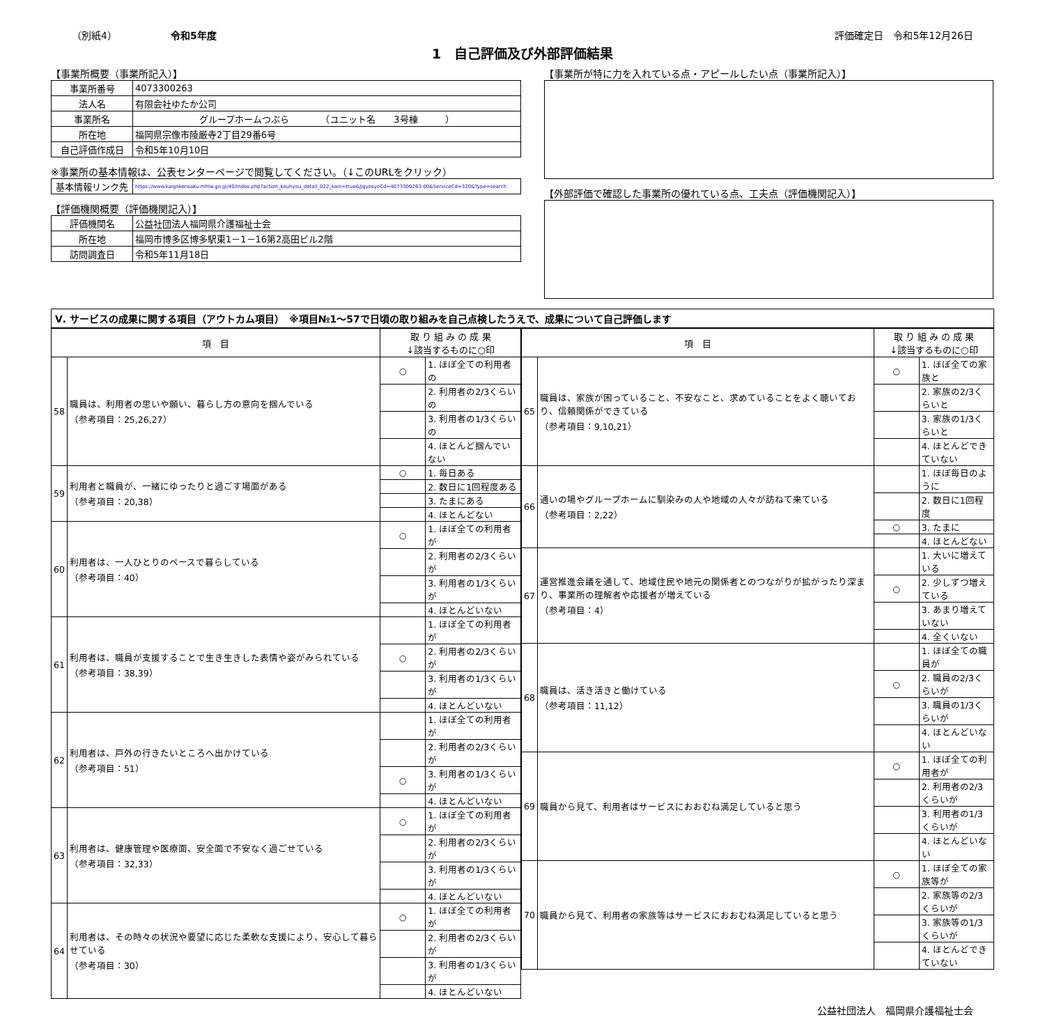（別紙4）　　　　　　令和5年度 評価確定日　令和5年12月26日
1　自己評価及び外部評価結果
【事業所概要（事業所記入）】
| 事業所番号 | 4073300263 |
| 法人名 | 有限会社ゆたか公司 |
| 事業所名 | グループホームつぶら （ユニット名 3号棟 ） |
| 所在地 | 福岡県宗像市陵厳寺2丁目29番6号 |
| 自己評価作成日 | 令和5年10月10日 |
※事業所の基本情報は、公表センターページで閲覧してください。（↓このURLをクリック）
| 基本情報リンク先 | https://www.kaigokensaku.mhlw.go.jp/40/index.php?action_kouhyou_detail_022_kani=true&JigyosyoCd=4073300263-00&ServiceCd=320&Type=search |
【評価機関概要（評価機関記入）】
| 評価機関名 | 公益社団法人福岡県介護福祉士会 |
| 所在地 | 福岡市博多区博多駅東1－1－16第2高田ビル2階 |
| 訪問調査日 | 令和5年11月18日 |
【事業所が特に力を入れている点・アピールしたい点（事業所記入）】
【外部評価で確認した事業所の優れている点、工夫点（評価機関記入）】
Ⅴ. サービスの成果に関する項目（アウトカム項目）　※項目№1～57で日頃の取り組みを自己点検したうえで、成果について自己評価します
| 項 目 | | 取 り 組 み の 成 果 ↓該当するものに○印 | |
| --- | --- | --- | --- |
| 58 | 職員は、利用者の思いや願い、暮らし方の意向を掴んでいる （参考項目：25,26,27） | ○ | 1. ほぼ全ての利用者の |
| | | | 2. 利用者の2/3くらいの |
| | | | 3. 利用者の1/3くらいの |
| | | | 4. ほとんど掴んでいない |
| 59 | 利用者と職員が、一緒にゆったりと過ごす場面がある （参考項目：20,38） | ○ | 1. 毎日ある |
| | | | 2. 数日に1回程度ある |
| | | | 3. たまにある |
| | | | 4. ほとんどない |
| 60 | 利用者は、一人ひとりのペースで暮らしている （参考項目：40） | ○ | 1. ほぼ全ての利用者が |
| | | | 2. 利用者の2/3くらいが |
| | | | 3. 利用者の1/3くらいが |
| | | | 4. ほとんどいない |
| 61 | 利用者は、職員が支援することで生き生きした表情や姿がみられている （参考項目：38,39） | | 1. ほぼ全ての利用者が |
| | | ○ | 2. 利用者の2/3くらいが |
| | | | 3. 利用者の1/3くらいが |
| | | | 4. ほとんどいない |
| 62 | 利用者は、戸外の行きたいところへ出かけている （参考項目：51） | | 1. ほぼ全ての利用者が |
| | | | 2. 利用者の2/3くらいが |
| | | ○ | 3. 利用者の1/3くらいが |
| | | | 4. ほとんどいない |
| 63 | 利用者は、健康管理や医療面、安全面で不安なく過ごせている （参考項目：32,33） | ○ | 1. ほぼ全ての利用者が |
| | | | 2. 利用者の2/3くらいが |
| | | | 3. 利用者の1/3くらいが |
| | | | 4. ほとんどいない |
| 64 | 利用者は、その時々の状況や要望に応じた柔軟な支援により、安心して暮らせている （参考項目：30） | ○ | 1. ほぼ全ての利用者が |
| | | | 2. 利用者の2/3くらいが |
| | | | 3. 利用者の1/3くらいが |
| | | | 4. ほとんどいない |
| 項 目 | | 取 り 組 み の 成 果 ↓該当するものに○印 | |
| --- | --- | --- | --- |
| 65 | 職員は、家族が困っていること、不安なこと、求めていることをよく聴いており、信頼関係ができている （参考項目：9,10,21） | ○ | 1. ほぼ全ての家族と |
| | | | 2. 家族の2/3くらいと |
| | | | 3. 家族の1/3くらいと |
| | | | 4. ほとんどできていない |
| 66 | 通いの場やグループホームに馴染みの人や地域の人々が訪ねて来ている （参考項目：2,22） | | 1. ほぼ毎日のように |
| | | | 2. 数日に1回程度 |
| | | ○ | 3. たまに |
| | | | 4. ほとんどない |
| 67 | 運営推進会議を通して、地域住民や地元の関係者とのつながりが拡がったり深まり、事業所の理解者や応援者が増えている （参考項目：4） | | 1. 大いに増えている |
| | | ○ | 2. 少しずつ増えている |
| | | | 3. あまり増えていない |
| | | | 4. 全くいない |
| 68 | 職員は、活き活きと働けている （参考項目：11,12） | | 1. ほぼ全ての職員が |
| | | ○ | 2. 職員の2/3くらいが |
| | | | 3. 職員の1/3くらいが |
| | | | 4. ほとんどいない |
| 69 | 職員から見て、利用者はサービスにおおむね満足していると思う | ○ | 1. ほぼ全ての利用者が |
| | | | 2. 利用者の2/3くらいが |
| | | | 3. 利用者の1/3くらいが |
| | | | 4. ほとんどいない |
| 70 | 職員から見て、利用者の家族等はサービスにおおむね満足していると思う | ○ | 1. ほぼ全ての家族等が |
| | | | 2. 家族等の2/3くらいが |
| | | | 3. 家族等の1/3くらいが |
| | | | 4. ほとんどできていない |
公益社団法人　福岡県介護福祉士会